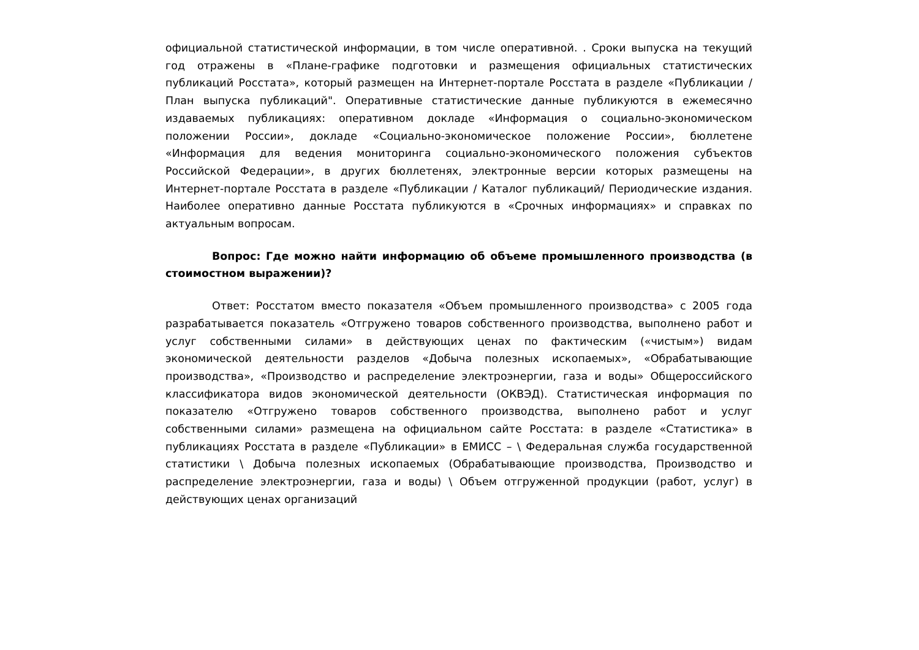официальной статистической информации, в том числе оперативной. . Сроки выпуска на текущий год отражены в «Плане-графике подготовки и размещения официальных статистических публикаций Росстата», который размещен на Интернет-портале Росстата в разделе «Публикации / План выпуска публикаций". Оперативные статистические данные публикуются в ежемесячно издаваемых публикациях: оперативном докладе «Информация о социально-экономическом положении России», докладе «Социально-экономическое положение России», бюллетене «Информация для ведения мониторинга социально-экономического положения субъектов Российской Федерации», в других бюллетенях, электронные версии которых размещены на Интернет-портале Росстата в разделе «Публикации / Каталог публикаций/ Периодические издания. Наиболее оперативно данные Росстата публикуются в «Срочных информациях» и справках по актуальным вопросам.
Вопрос: Где можно найти информацию об объеме промышленного производства (в стоимостном выражении)?
Ответ: Росстатом вместо показателя «Объем промышленного производства» с 2005 года разрабатывается показатель «Отгружено товаров собственного производства, выполнено работ и услуг собственными силами» в действующих ценах по фактическим («чистым») видам экономической деятельности разделов «Добыча полезных ископаемых», «Обрабатывающие производства», «Производство и распределение электроэнергии, газа и воды» Общероссийского классификатора видов экономической деятельности (ОКВЭД). Статистическая информация по показателю «Отгружено товаров собственного производства, выполнено работ и услуг собственными силами» размещена на официальном сайте Росстата: в разделе «Статистика» в публикациях Росстата в разделе «Публикации» в ЕМИСС – \ Федеральная служба государственной статистики \ Добыча полезных ископаемых (Обрабатывающие производства, Производство и распределение электроэнергии, газа и воды) \ Объем отгруженной продукции (работ, услуг) в действующих ценах организаций